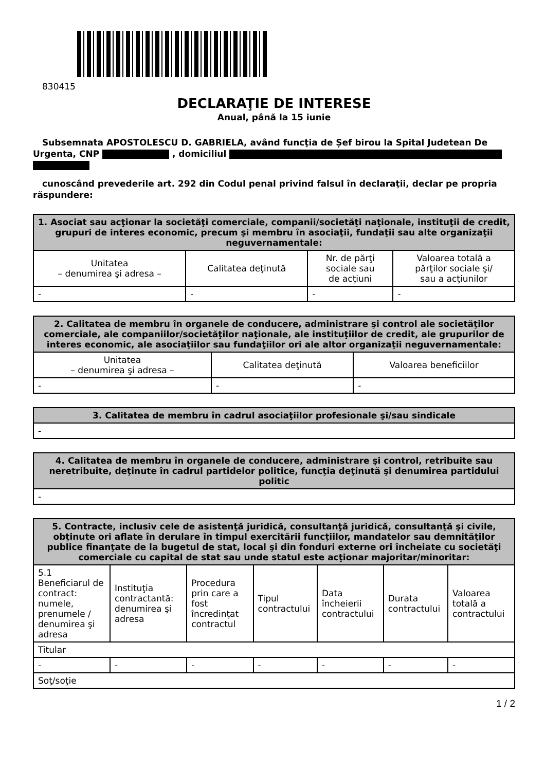830415
DECLARAŢIE DE INTERESE
Anual, până la 15 iunie
Subsemnata APOSTOLESCU D. GABRIELA, având funcţia de Șef birou la Spital Judetean De Urgenta, CNP , domiciliul
cunoscând prevederile art. 292 din Codul penal privind falsul în declaraţii, declar pe propria răspundere:
| 1. Asociat sau acţionar la societăţi comerciale, companii/societăţi naţionale, instituţii de credit, grupuri de interes economic, precum şi membru în asociaţii, fundaţii sau alte organizaţii neguvernamentale: | | | |
| --- | --- | --- | --- |
| Unitatea – denumirea şi adresa – | Calitatea deţinută | Nr. de părţi sociale sau de acţiuni | Valoarea totală a părţilor sociale şi/ sau a acţiunilor |
| - | - | - | - |
| 2. Calitatea de membru în organele de conducere, administrare şi control ale societăţilor comerciale, ale companiilor/societăţilor naţionale, ale instituţiilor de credit, ale grupurilor de interes economic, ale asociaţiilor sau fundaţiilor ori ale altor organizaţii neguvernamentale: | | |
| --- | --- | --- |
| Unitatea – denumirea şi adresa – | Calitatea deţinută | Valoarea beneficiilor |
| - | - | - |
| 3. Calitatea de membru în cadrul asociaţiilor profesionale şi/sau sindicale |
| --- |
| - |
| 4. Calitatea de membru în organele de conducere, administrare şi control, retribuite sau neretribuite, deţinute în cadrul partidelor politice, funcţia deţinută şi denumirea partidului politic |
| --- |
| - |
| 5. Contracte, inclusiv cele de asistenţă juridică, consultanţă juridică, consultanţă şi civile, obţinute ori aflate în derulare în timpul exercitării funcţiilor, mandatelor sau demnităţilor publice finanţate de la bugetul de stat, local şi din fonduri externe ori încheiate cu societăţi comerciale cu capital de stat sau unde statul este acţionar majoritar/minoritar: | | | | | | |
| --- | --- | --- | --- | --- | --- | --- |
| 5.1 Beneficiarul de contract: numele, prenumele / denumirea şi adresa | Instituţia contractantă: denumirea şi adresa | Procedura prin care a fost încredinţat contractul | Tipul contractului | Data încheierii contractului | Durata contractului | Valoarea totală a contractului |
| Titular | | | | | | |
| - | - | - | - | - | - | - |
| Soţ/soţie | | | | | | |
1 / 2